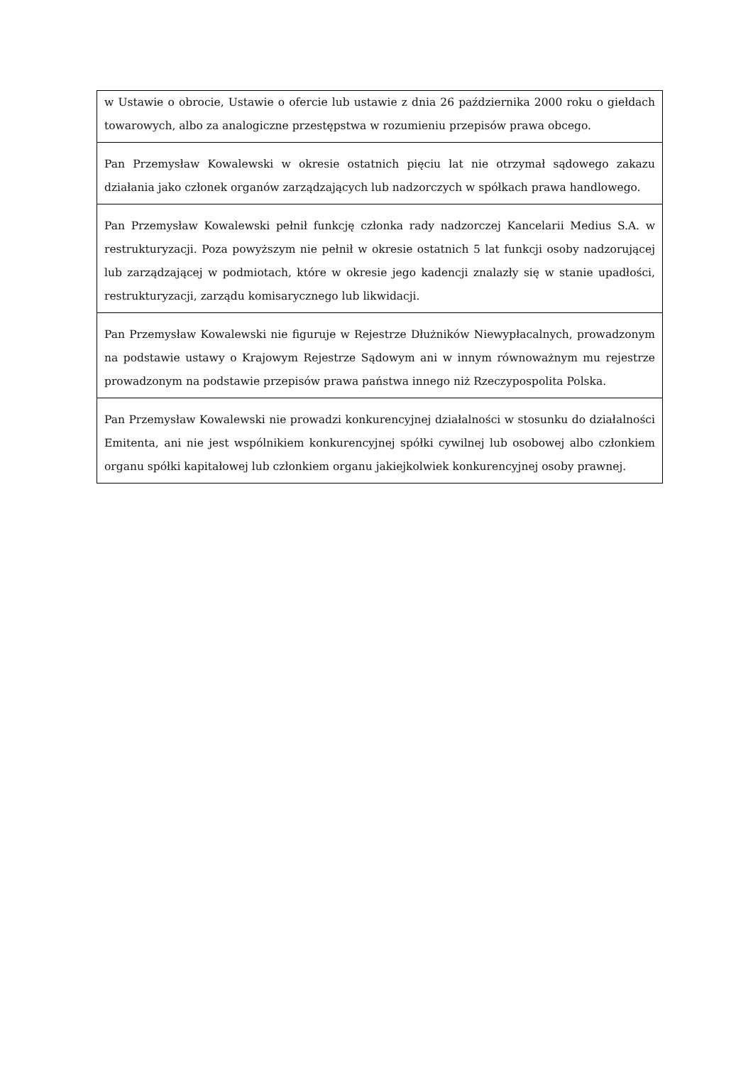| w Ustawie o obrocie, Ustawie o ofercie lub ustawie z dnia 26 października 2000 roku o giełdach towarowych, albo za analogiczne przestępstwa w rozumieniu przepisów prawa obcego. |
| Pan Przemysław Kowalewski w okresie ostatnich pięciu lat nie otrzymał sądowego zakazu działania jako członek organów zarządzających lub nadzorczych w spółkach prawa handlowego. |
| Pan Przemysław Kowalewski pełnił funkcję członka rady nadzorczej Kancelarii Medius S.A. w restrukturyzacji. Poza powyższym nie pełnił w okresie ostatnich 5 lat funkcji osoby nadzorującej lub zarządzającej w podmiotach, które w okresie jego kadencji znalazły się w stanie upadłości, restrukturyzacji, zarządu komisarycznego lub likwidacji. |
| Pan Przemysław Kowalewski nie figuruje w Rejestrze Dłużników Niewypłacalnych, prowadzonym na podstawie ustawy o Krajowym Rejestrze Sądowym ani w innym równoważnym mu rejestrze prowadzonym na podstawie przepisów prawa państwa innego niż Rzeczypospolita Polska. |
| Pan Przemysław Kowalewski nie prowadzi konkurencyjnej działalności w stosunku do działalności Emitenta, ani nie jest wspólnikiem konkurencyjnej spółki cywilnej lub osobowej albo członkiem organu spółki kapitałowej lub członkiem organu jakiejkolwiek konkurencyjnej osoby prawnej. |